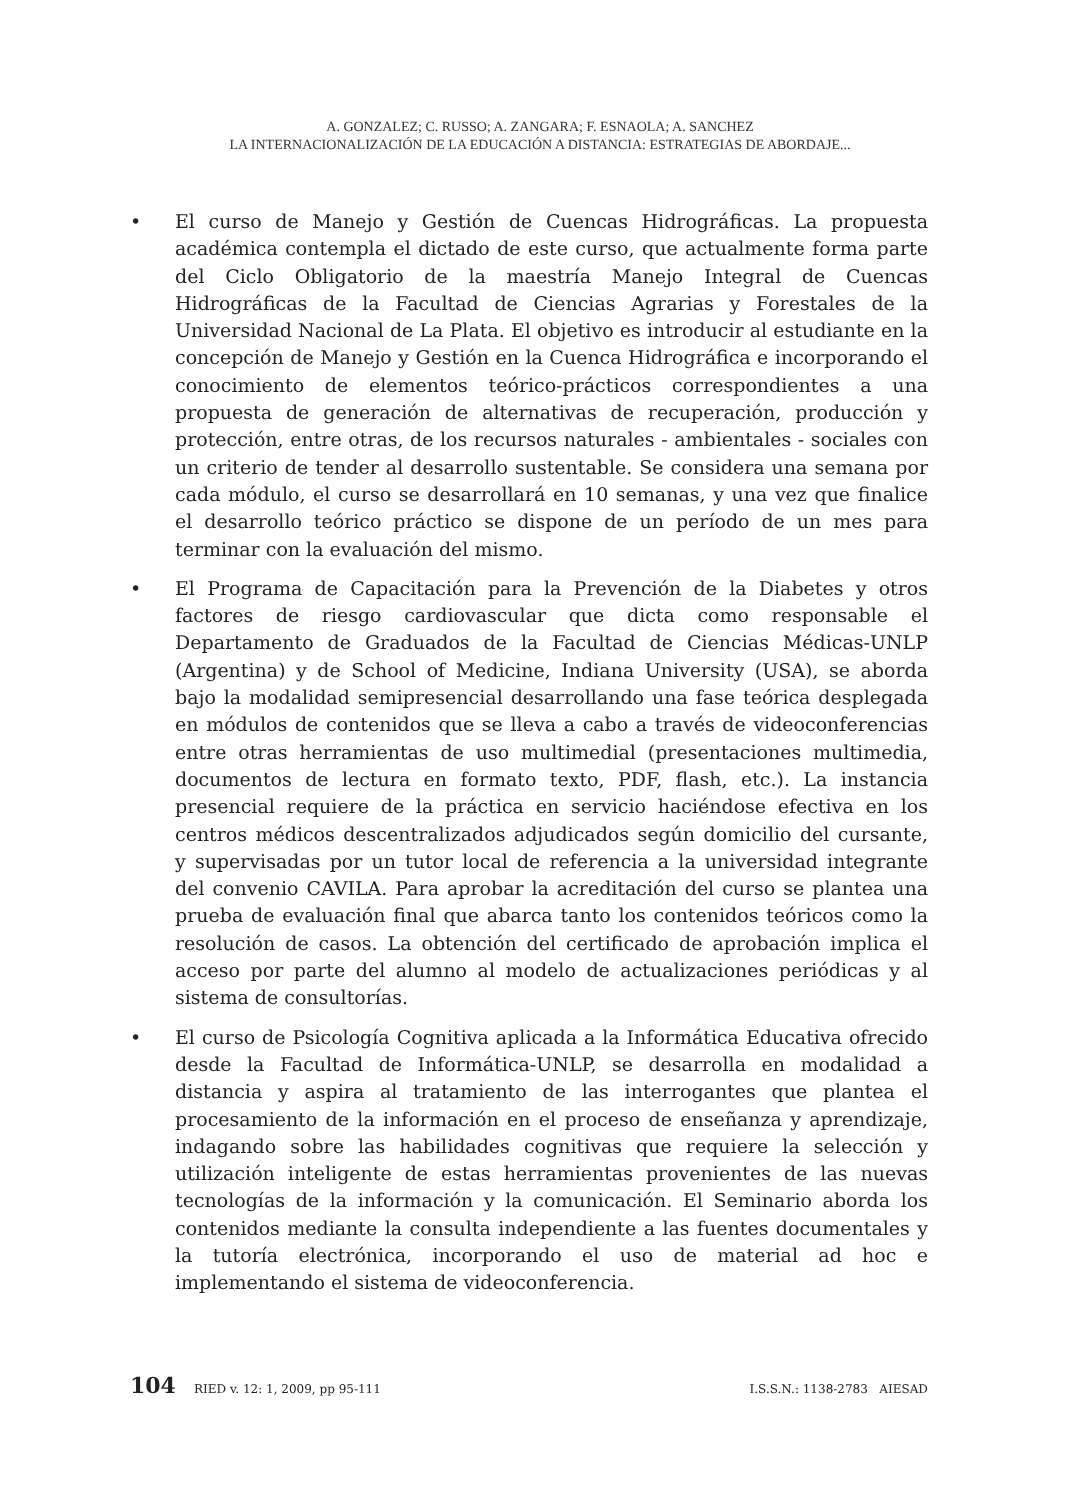A. GONZALEZ; C. RUSSO; A. ZANGARA; F. ESNAOLA; A. SANCHEZ
LA INTERNACIONALIZACIÓN DE LA EDUCACIÓN A DISTANCIA: ESTRATEGIAS DE ABORDAJE...
• El curso de Manejo y Gestión de Cuencas Hidrográficas. La propuesta académica contempla el dictado de este curso, que actualmente forma parte del Ciclo Obligatorio de la maestría Manejo Integral de Cuencas Hidrográficas de la Facultad de Ciencias Agrarias y Forestales de la Universidad Nacional de La Plata. El objetivo es introducir al estudiante en la concepción de Manejo y Gestión en la Cuenca Hidrográfica e incorporando el conocimiento de elementos teórico-prácticos correspondientes a una propuesta de generación de alternativas de recuperación, producción y protección, entre otras, de los recursos naturales - ambientales - sociales con un criterio de tender al desarrollo sustentable. Se considera una semana por cada módulo, el curso se desarrollará en 10 semanas, y una vez que finalice el desarrollo teórico práctico se dispone de un período de un mes para terminar con la evaluación del mismo.
• El Programa de Capacitación para la Prevención de la Diabetes y otros factores de riesgo cardiovascular que dicta como responsable el Departamento de Graduados de la Facultad de Ciencias Médicas-UNLP (Argentina) y de School of Medicine, Indiana University (USA), se aborda bajo la modalidad semipresencial desarrollando una fase teórica desplegada en módulos de contenidos que se lleva a cabo a través de videoconferencias entre otras herramientas de uso multimedial (presentaciones multimedia, documentos de lectura en formato texto, PDF, flash, etc.). La instancia presencial requiere de la práctica en servicio haciéndose efectiva en los centros médicos descentralizados adjudicados según domicilio del cursante, y supervisadas por un tutor local de referencia a la universidad integrante del convenio CAVILA. Para aprobar la acreditación del curso se plantea una prueba de evaluación final que abarca tanto los contenidos teóricos como la resolución de casos. La obtención del certificado de aprobación implica el acceso por parte del alumno al modelo de actualizaciones periódicas y al sistema de consultorías.
• El curso de Psicología Cognitiva aplicada a la Informática Educativa ofrecido desde la Facultad de Informática-UNLP, se desarrolla en modalidad a distancia y aspira al tratamiento de las interrogantes que plantea el procesamiento de la información en el proceso de enseñanza y aprendizaje, indagando sobre las habilidades cognitivas que requiere la selección y utilización inteligente de estas herramientas provenientes de las nuevas tecnologías de la información y la comunicación. El Seminario aborda los contenidos mediante la consulta independiente a las fuentes documentales y la tutoría electrónica, incorporando el uso de material ad hoc e implementando el sistema de videoconferencia.
104 RIED v. 12: 1, 2009, pp 95-111 I.S.S.N.: 1138-2783 AIESAD